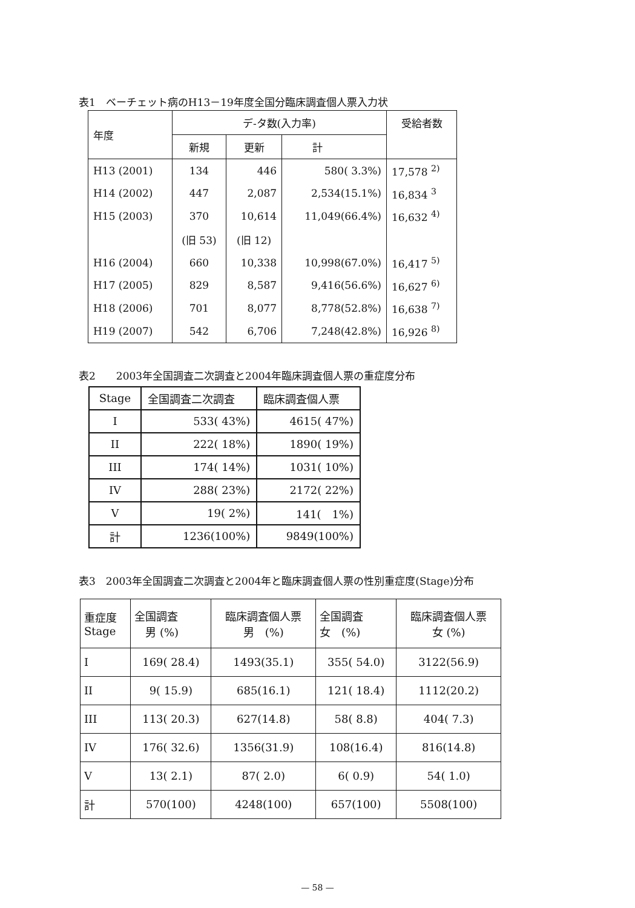表1　ベーチェット病のH13－19年度全国分臨床調査個人票入力状
| 年度 | デ-タ数(入力率) | | | 受給者数 |
| --- | --- | --- | --- | --- |
| | 新規 | 更新 | 計 | |
| H13 (2001) | 134 | 446 | 580( 3.3%) | 17,578 <sup>2)</sup> |
| H14 (2002) | 447 | 2,087 | 2,534(15.1%) | 16,834 <sup>3</sup> |
| H15 (2003) | 370 | 10,614 | 11,049(66.4%) | 16,632 <sup>4)</sup> |
| | (旧 53) | (旧 12) | | |
| H16 (2004) | 660 | 10,338 | 10,998(67.0%) | 16,417 <sup>5)</sup> |
| H17 (2005) | 829 | 8,587 | 9,416(56.6%) | 16,627 <sup>6)</sup> |
| H18 (2006) | 701 | 8,077 | 8,778(52.8%) | 16,638 <sup>7)</sup> |
| H19 (2007) | 542 | 6,706 | 7,248(42.8%) | 16,926 <sup>8)</sup> |
表2　　2003年全国調査二次調査と2004年臨床調査個人票の重症度分布
| Stage | 全国調査二次調査 | 臨床調査個人票 |
| --- | --- | --- |
| I | 533( 43%) | 4615( 47%) |
| II | 222( 18%) | 1890( 19%) |
| III | 174( 14%) | 1031( 10%) |
| IV | 288( 23%) | 2172( 22%) |
| V | 19( 2%) | 141( 1%) |
| 計 | 1236(100%) | 9849(100%) |
表3　2003年全国調査二次調査と2004年と臨床調査個人票の性別重症度(Stage)分布
| 重症度 Stage | 全国調査 男 (%) | 臨床調査個人票 男 (%) | 全国調査 女 (%) | 臨床調査個人票 女 (%) |
| --- | --- | --- | --- | --- |
| I | 169( 28.4) | 1493(35.1) | 355( 54.0) | 3122(56.9) |
| II | 9( 15.9) | 685(16.1) | 121( 18.4) | 1112(20.2) |
| III | 113( 20.3) | 627(14.8) | 58( 8.8) | 404( 7.3) |
| IV | 176( 32.6) | 1356(31.9) | 108(16.4) | 816(14.8) |
| V | 13( 2.1) | 87( 2.0) | 6( 0.9) | 54( 1.0) |
| 計 | 570(100) | 4248(100) | 657(100) | 5508(100) |
— 58 —